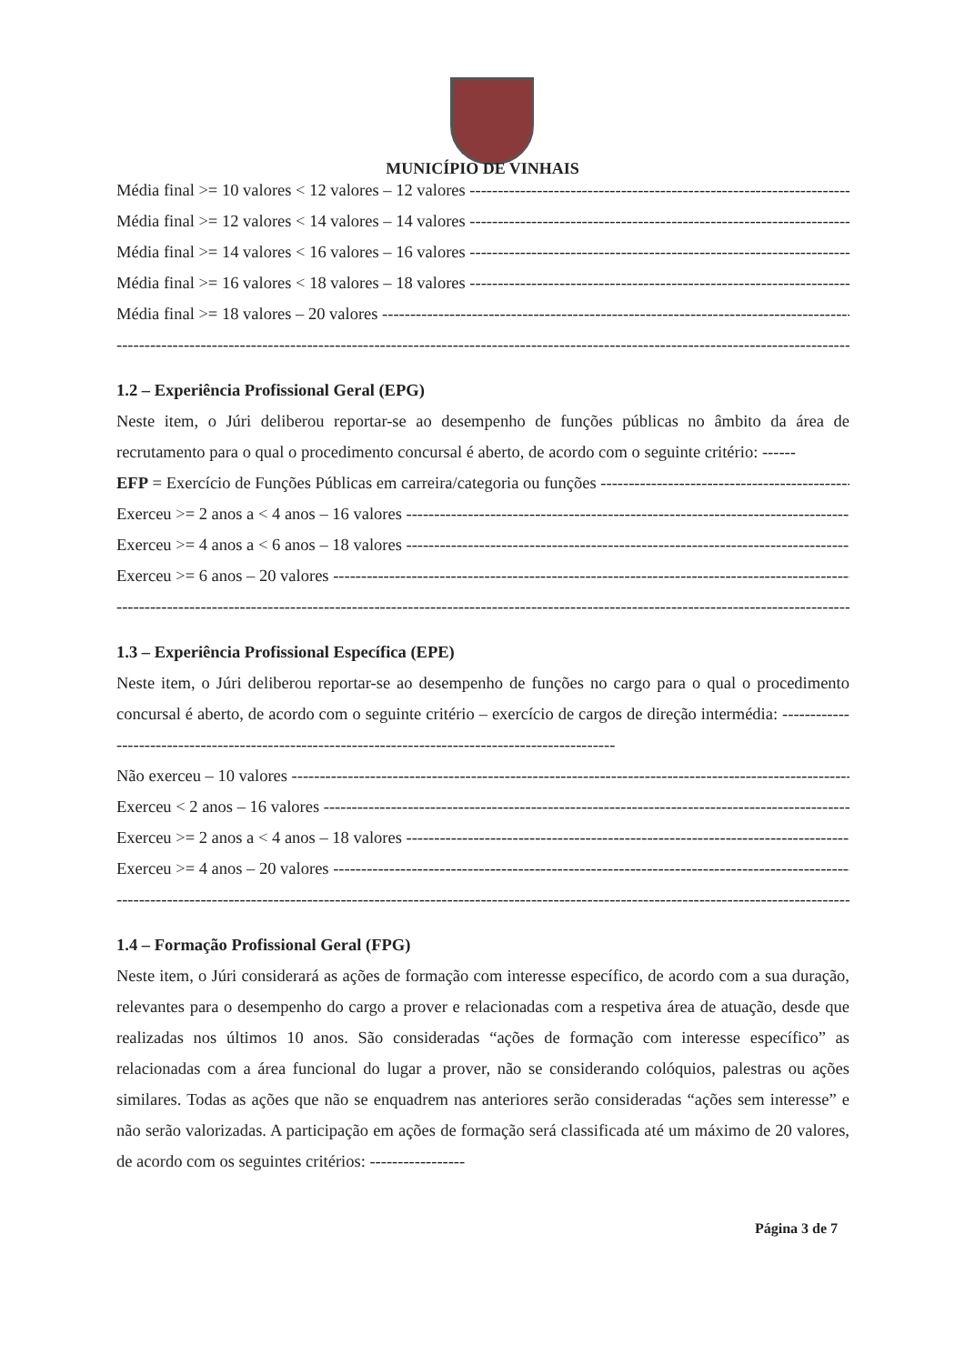MUNICÍPIO DE VINHAIS
Média final >= 10 valores < 12 valores – 12 valores ----------------------------------------------------------------------------
Média final >= 12 valores < 14 valores – 14 valores ----------------------------------------------------------------------------
Média final >= 14 valores < 16 valores – 16 valores ----------------------------------------------------------------------------
Média final >= 16 valores < 18 valores – 18 valores ----------------------------------------------------------------------------
Média final >= 18 valores – 20 valores ------------------------------------------------------------------------------------------
--------------------------------------------------------------------------------------------------------------------------------------------
1.2 – Experiência Profissional Geral (EPG)
Neste item, o Júri deliberou reportar-se ao desempenho de funções públicas no âmbito da área de recrutamento para o qual o procedimento concursal é aberto, de acordo com o seguinte critério: ------
EFP = Exercício de Funções Públicas em carreira/categoria ou funções ---------------------------------------------
Exerceu >= 2 anos a < 4 anos – 16 valores ------------------------------------------------------------------------------------
Exerceu >= 4 anos a < 6 anos – 18 valores ------------------------------------------------------------------------------------
Exerceu >= 6 anos – 20 valores ---------------------------------------------------------------------------------------------------
--------------------------------------------------------------------------------------------------------------------------------------------
1.3 – Experiência Profissional Específica (EPE)
Neste item, o Júri deliberou reportar-se ao desempenho de funções no cargo para o qual o procedimento concursal é aberto, de acordo com o seguinte critério – exercício de cargos de direção intermédia: -----------------------------------------------------------------------------------------------------
Não exerceu – 10 valores ------------------------------------------------------------------------------------------------------------
Exerceu < 2 anos – 16 valores ---------------------------------------------------------------------------------------------------
Exerceu >= 2 anos a < 4 anos – 18 valores ------------------------------------------------------------------------------------
Exerceu >= 4 anos – 20 valores ---------------------------------------------------------------------------------------------------
--------------------------------------------------------------------------------------------------------------------------------------------
1.4 – Formação Profissional Geral (FPG)
Neste item, o Júri considerará as ações de formação com interesse específico, de acordo com a sua duração, relevantes para o desempenho do cargo a prover e relacionadas com a respetiva área de atuação, desde que realizadas nos últimos 10 anos. São consideradas “ações de formação com interesse específico” as relacionadas com a área funcional do lugar a prover, não se considerando colóquios, palestras ou ações similares. Todas as ações que não se enquadrem nas anteriores serão consideradas “ações sem interesse” e não serão valorizadas. A participação em ações de formação será classificada até um máximo de 20 valores, de acordo com os seguintes critérios: -----------------
Página 3 de 7